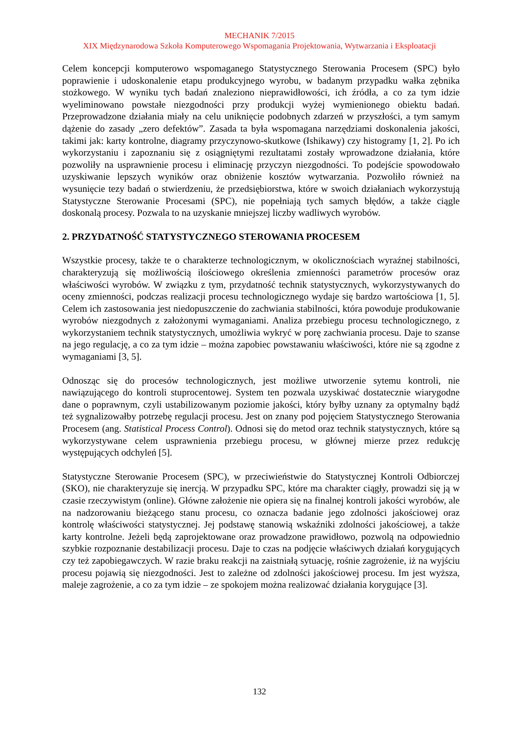MECHANIK 7/2015
XIX Międzynarodowa Szkoła Komputerowego Wspomagania Projektowania, Wytwarzania i Eksploatacji
Celem koncepcji komputerowo wspomaganego Statystycznego Sterowania Procesem (SPC) było poprawienie i udoskonalenie etapu produkcyjnego wyrobu, w badanym przypadku wałka zębnika stożkowego. W wyniku tych badań znaleziono nieprawidłowości, ich źródła, a co za tym idzie wyeliminowano powstałe niezgodności przy produkcji wyżej wymienionego obiektu badań. Przeprowadzone działania miały na celu uniknięcie podobnych zdarzeń w przyszłości, a tym samym dążenie do zasady „zero defektów”. Zasada ta była wspomagana narzędziami doskonalenia jakości, takimi jak: karty kontrolne, diagramy przyczynowo-skutkowe (Ishikawy) czy histogramy [1, 2]. Po ich wykorzystaniu i zapoznaniu się z osiągniętymi rezultatami zostały wprowadzone działania, które pozwoliły na usprawnienie procesu i eliminację przyczyn niezgodności. To podejście spowodowało uzyskiwanie lepszych wyników oraz obniżenie kosztów wytwarzania. Pozwoliło również na wysunięcie tezy badań o stwierdzeniu, że przedsiębiorstwa, które w swoich działaniach wykorzystują Statystyczne Sterowanie Procesami (SPC), nie popełniają tych samych błędów, a także ciągle doskonalą procesy. Pozwala to na uzyskanie mniejszej liczby wadliwych wyrobów.
2. PRZYDATNOŚĆ STATYSTYCZNEGO STEROWANIA PROCESEM
Wszystkie procesy, także te o charakterze technologicznym, w okolicznościach wyraźnej stabilności, charakteryzują się możliwością ilościowego określenia zmienności parametrów procesów oraz właściwości wyrobów. W związku z tym, przydatność technik statystycznych, wykorzystywanych do oceny zmienności, podczas realizacji procesu technologicznego wydaje się bardzo wartościowa [1, 5]. Celem ich zastosowania jest niedopuszczenie do zachwiania stabilności, która powoduje produkowanie wyrobów niezgodnych z założonymi wymaganiami. Analiza przebiegu procesu technologicznego, z wykorzystaniem technik statystycznych, umożliwia wykryć w porę zachwiania procesu. Daje to szanse na jego regulację, a co za tym idzie – można zapobiec powstawaniu właściwości, które nie są zgodne z wymaganiami [3, 5].
Odnosząc się do procesów technologicznych, jest możliwe utworzenie sytemu kontroli, nie nawiązującego do kontroli stuprocentowej. System ten pozwala uzyskiwać dostatecznie wiarygodne dane o poprawnym, czyli ustabilizowanym poziomie jakości, który byłby uznany za optymalny bądź też sygnalizowałby potrzebę regulacji procesu. Jest on znany pod pojęciem Statystycznego Sterowania Procesem (ang. Statistical Process Control). Odnosi się do metod oraz technik statystycznych, które są wykorzystywane celem usprawnienia przebiegu procesu, w głównej mierze przez redukcję występujących odchyleń [5].
Statystyczne Sterowanie Procesem (SPC), w przeciwieństwie do Statystycznej Kontroli Odbiorczej (SKO), nie charakteryzuje się inercją. W przypadku SPC, które ma charakter ciągły, prowadzi się ją w czasie rzeczywistym (online). Główne założenie nie opiera się na finalnej kontroli jakości wyrobów, ale na nadzorowaniu bieżącego stanu procesu, co oznacza badanie jego zdolności jakościowej oraz kontrolę właściwości statystycznej. Jej podstawę stanowią wskaźniki zdolności jakościowej, a także karty kontrolne. Jeżeli będą zaprojektowane oraz prowadzone prawidłowo, pozwolą na odpowiednio szybkie rozpoznanie destabilizacji procesu. Daje to czas na podjęcie właściwych działań korygujących czy też zapobiegawczych. W razie braku reakcji na zaistniałą sytuację, rośnie zagrożenie, iż na wyjściu procesu pojawią się niezgodności. Jest to zależne od zdolności jakościowej procesu. Im jest wyższa, maleje zagrożenie, a co za tym idzie – ze spokojem można realizować działania korygujące [3].
132